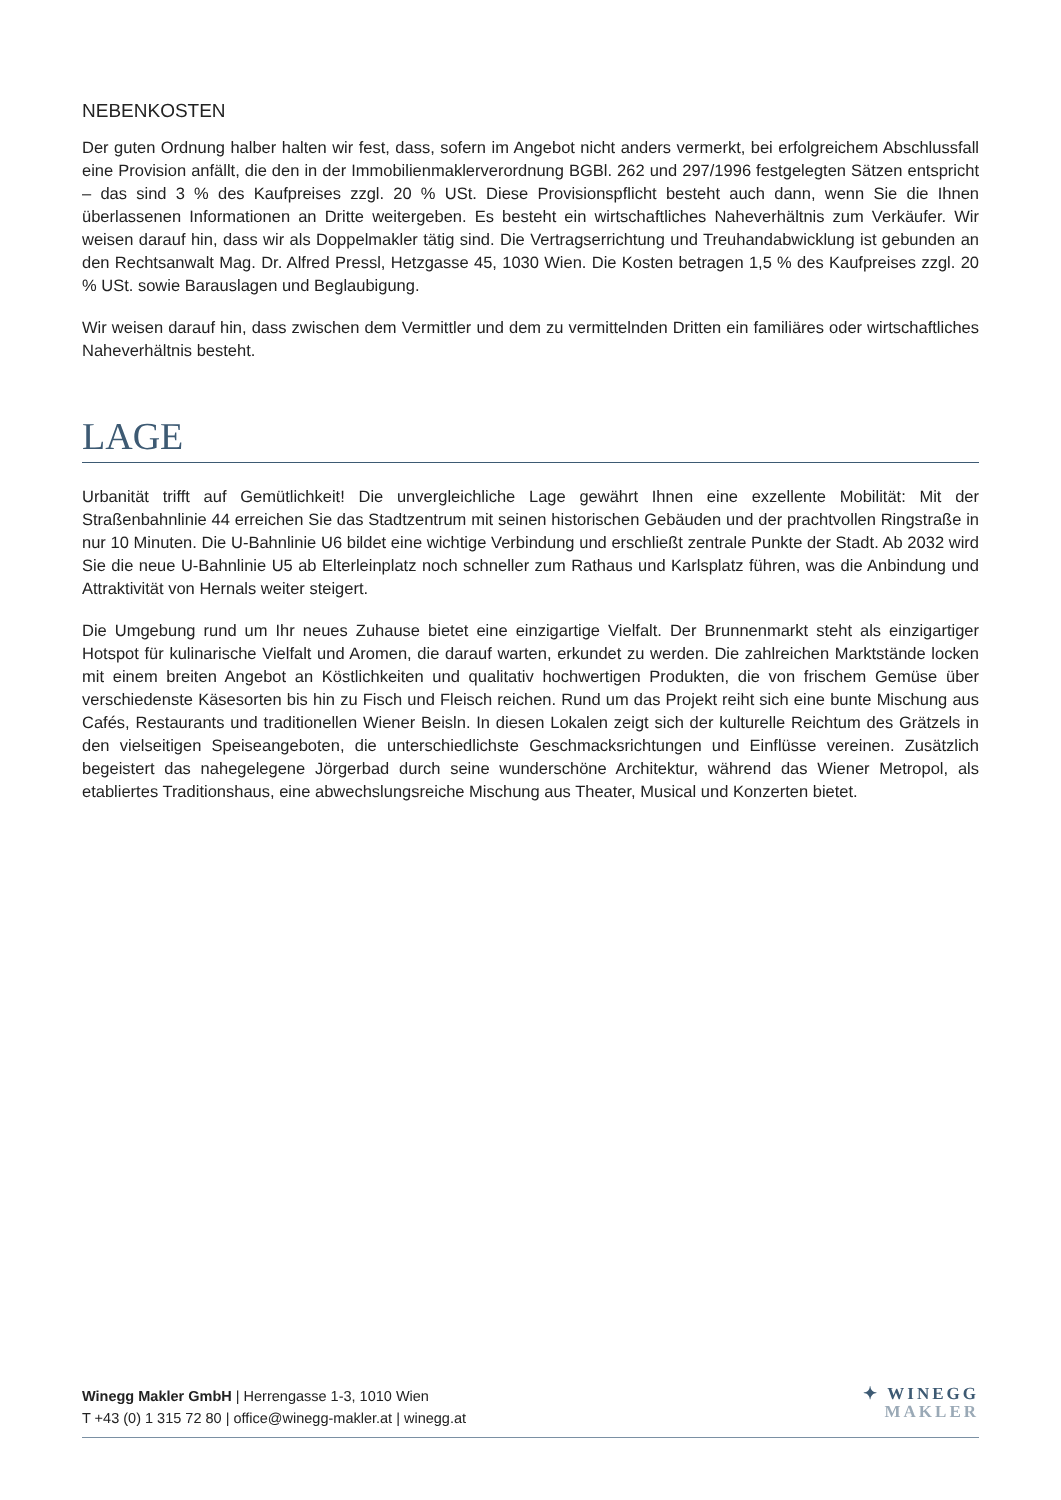NEBENKOSTEN
Der guten Ordnung halber halten wir fest, dass, sofern im Angebot nicht anders vermerkt, bei erfolgreichem Abschlussfall eine Provision anfällt, die den in der Immobilienmaklerverordnung BGBl. 262 und 297/1996 festgelegten Sätzen entspricht – das sind 3 % des Kaufpreises zzgl. 20 % USt. Diese Provisionspflicht besteht auch dann, wenn Sie die Ihnen überlassenen Informationen an Dritte weitergeben. Es besteht ein wirtschaftliches Naheverhältnis zum Verkäufer. Wir weisen darauf hin, dass wir als Doppelmakler tätig sind. Die Vertragserrichtung und Treuhandabwicklung ist gebunden an den Rechtsanwalt Mag. Dr. Alfred Pressl, Hetzgasse 45, 1030 Wien. Die Kosten betragen 1,5 % des Kaufpreises zzgl. 20 % USt. sowie Barauslagen und Beglaubigung.
Wir weisen darauf hin, dass zwischen dem Vermittler und dem zu vermittelnden Dritten ein familiäres oder wirtschaftliches Naheverhältnis besteht.
LAGE
Urbanität trifft auf Gemütlichkeit! Die unvergleichliche Lage gewährt Ihnen eine exzellente Mobilität: Mit der Straßenbahnlinie 44 erreichen Sie das Stadtzentrum mit seinen historischen Gebäuden und der prachtvollen Ringstraße in nur 10 Minuten. Die U-Bahnlinie U6 bildet eine wichtige Verbindung und erschließt zentrale Punkte der Stadt. Ab 2032 wird Sie die neue U-Bahnlinie U5 ab Elterleinplatz noch schneller zum Rathaus und Karlsplatz führen, was die Anbindung und Attraktivität von Hernals weiter steigert.
Die Umgebung rund um Ihr neues Zuhause bietet eine einzigartige Vielfalt. Der Brunnenmarkt steht als einzigartiger Hotspot für kulinarische Vielfalt und Aromen, die darauf warten, erkundet zu werden. Die zahlreichen Marktstände locken mit einem breiten Angebot an Köstlichkeiten und qualitativ hochwertigen Produkten, die von frischem Gemüse über verschiedenste Käsesorten bis hin zu Fisch und Fleisch reichen. Rund um das Projekt reiht sich eine bunte Mischung aus Cafés, Restaurants und traditionellen Wiener Beisln. In diesen Lokalen zeigt sich der kulturelle Reichtum des Grätzels in den vielseitigen Speiseangeboten, die unterschiedlichste Geschmacksrichtungen und Einflüsse vereinen. Zusätzlich begeistert das nahegelegene Jörgerbad durch seine wunderschöne Architektur, während das Wiener Metropol, als etabliertes Traditionshaus, eine abwechslungsreiche Mischung aus Theater, Musical und Konzerten bietet.
Winegg Makler GmbH | Herrengasse 1-3, 1010 Wien
T +43 (0) 1 315 72 80 | office@winegg-makler.at | winegg.at
✦ WINEGG
MAKLER